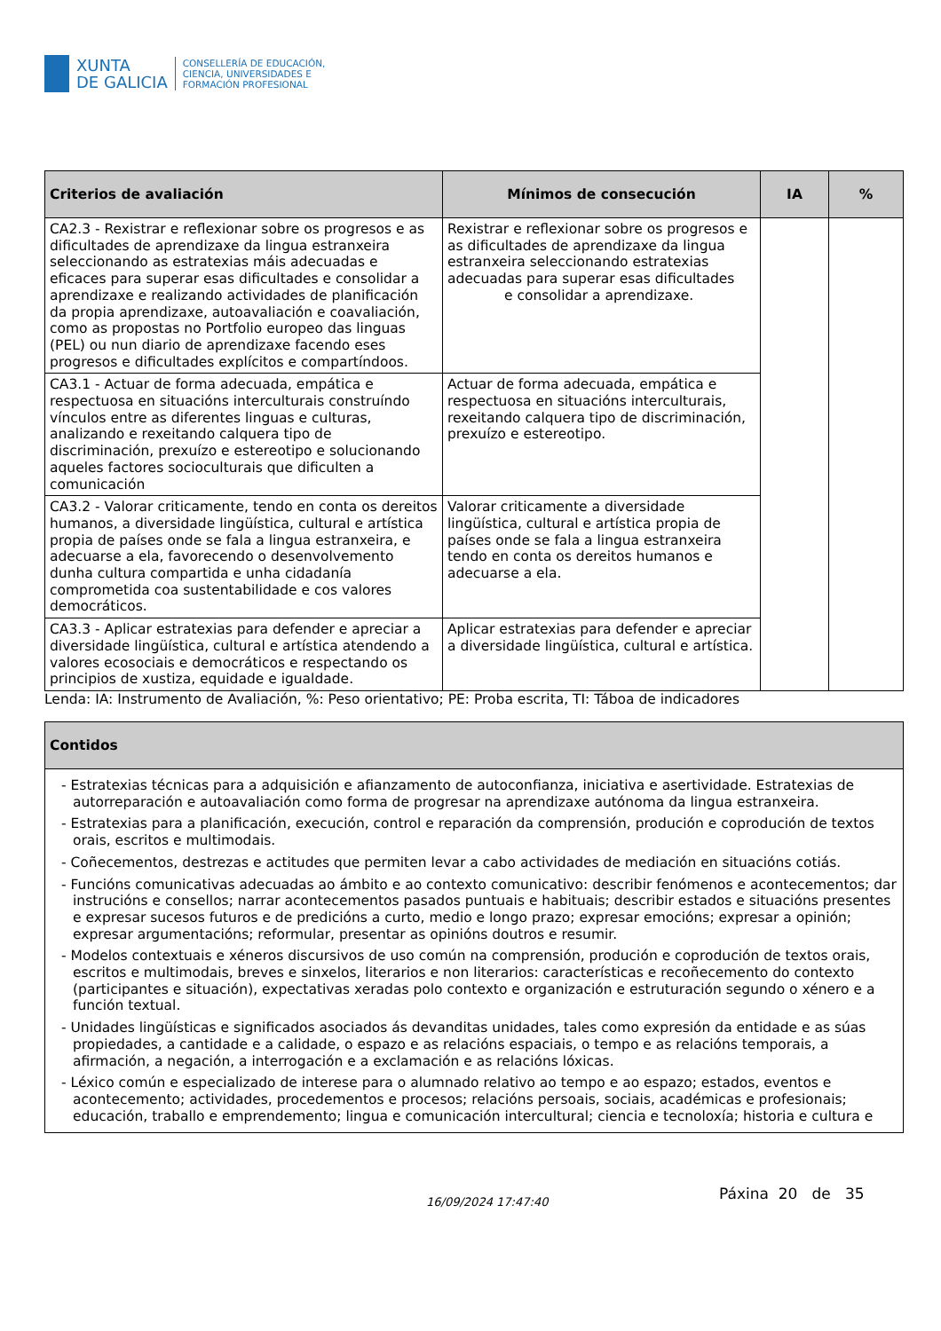XUNTA
DE GALICIA
CONSELLERÍA DE EDUCACIÓN,
CIENCIA, UNIVERSIDADES E
FORMACIÓN PROFESIONAL
| Criterios de avaliación | Mínimos de consecución | IA | % |
| --- | --- | --- | --- |
| CA2.3 - Rexistrar e reflexionar sobre os progresos e as dificultades de aprendizaxe da lingua estranxeira seleccionando as estratexias máis adecuadas e eficaces para superar esas dificultades e consolidar a aprendizaxe e realizando actividades de planificación da propia aprendizaxe, autoavaliación e coavaliación, como as propostas no Portfolio europeo das linguas (PEL) ou nun diario de aprendizaxe facendo eses progresos e dificultades explícitos e compartíndoos. | Rexistrar e reflexionar sobre os progresos e as dificultades de aprendizaxe da lingua estranxeira seleccionando estratexias adecuadas para superar esas dificultades e consolidar a aprendizaxe. | | |
| CA3.1 - Actuar de forma adecuada, empática e respectuosa en situacións interculturais construíndo vínculos entre as diferentes linguas e culturas, analizando e rexeitando calquera tipo de discriminación, prexuízo e estereotipo e solucionando aqueles factores socioculturais que dificulten a comunicación | Actuar de forma adecuada, empática e respectuosa en situacións interculturais, rexeitando calquera tipo de discriminación, prexuízo e estereotipo. | | |
| CA3.2 - Valorar criticamente, tendo en conta os dereitos humanos, a diversidade lingüística, cultural e artística propia de países onde se fala a lingua estranxeira, e adecuarse a ela, favorecendo o desenvolvemento dunha cultura compartida e unha cidadanía comprometida coa sustentabilidade e cos valores democráticos. | Valorar criticamente a diversidade lingüística, cultural e artística propia de países onde se fala a lingua estranxeira tendo en conta os dereitos humanos e adecuarse a ela. | | |
| CA3.3 - Aplicar estratexias para defender e apreciar a diversidade lingüística, cultural e artística atendendo a valores ecosociais e democráticos e respectando os principios de xustiza, equidade e igualdade. | Aplicar estratexias para defender e apreciar a diversidade lingüística, cultural e artística. | | |
Lenda: IA: Instrumento de Avaliación, %: Peso orientativo; PE: Proba escrita, TI: Táboa de indicadores
| Contidos |
| --- |
| - Estratexias técnicas para a adquisición e afianzamento de autoconfianza, iniciativa e asertividade. Estratexias de autorreparación e autoavaliación como forma de progresar na aprendizaxe autónoma da lingua estranxeira. - Estratexias para a planificación, execución, control e reparación da comprensión, produción e coprodución de textos orais, escritos e multimodais. - Coñecementos, destrezas e actitudes que permiten levar a cabo actividades de mediación en situacións cotiás. - Funcións comunicativas adecuadas ao ámbito e ao contexto comunicativo: describir fenómenos e acontecementos; dar instrucións e consellos; narrar acontecementos pasados puntuais e habituais; describir estados e situacións presentes e expresar sucesos futuros e de predicións a curto, medio e longo prazo; expresar emocións; expresar a opinión; expresar argumentacións; reformular, presentar as opinións doutros e resumir. - Modelos contextuais e xéneros discursivos de uso común na comprensión, produción e coprodución de textos orais, escritos e multimodais, breves e sinxelos, literarios e non literarios: características e recoñecemento do contexto (participantes e situación), expectativas xeradas polo contexto e organización e estruturación segundo o xénero e a función textual. - Unidades lingüísticas e significados asociados ás devanditas unidades, tales como expresión da entidade e as súas propiedades, a cantidade e a calidade, o espazo e as relacións espaciais, o tempo e as relacións temporais, a afirmación, a negación, a interrogación e a exclamación e as relacións lóxicas. - Léxico común e especializado de interese para o alumnado relativo ao tempo e ao espazo; estados, eventos e acontecemento; actividades, procedementos e procesos; relacións persoais, sociais, académicas e profesionais; educación, traballo e emprendemento; lingua e comunicación intercultural; ciencia e tecnoloxía; historia e cultura e |
16/09/2024 17:47:40
Páxina 20 de 35